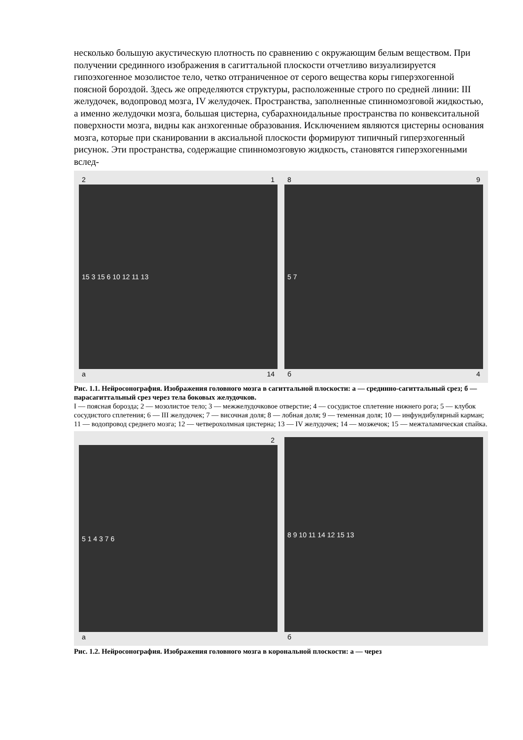несколько большую акустическую плотность по сравнению с окружающим белым веществом. При получении срединного изображения в сагиттальной плоскости отчетливо визуализируется гипоэхогенное мозолистое тело, четко отграниченное от серого вещества коры гиперэхогенной поясной бороздой. Здесь же определяются структуры, расположенные строго по средней линии: III желудочек, водопровод мозга, IV желудочек. Пространства, заполненные спинномозговой жидкостью, а именно желудочки мозга, большая цистерна, субарахноидальные пространства по конвекситальной поверхности мозга, видны как анэхогенные образования. Исключением являются цистерны основания мозга, которые при сканировании в аксиальной плоскости формируют типичный гиперэхогенный рисунок. Эти пространства, содержащие спинномозговую жидкость, становятся гиперэхогенными вслед-
2 1
15 3 15 6 10 12 11 13
а 14
8 9
5 7
б 4
Рис. 1.1. Нейросонография. Изображения головного мозга в сагиттальной плоскости: а — срединно-сагиттальный срез; б — парасагиттальный срез через тела боковых желудочков.
I — поясная борозда; 2 — мозолистое тело; 3 — межжелудочковое отверстие; 4 — сосудистое сплетение нижнего рога; 5 — клубок сосудистого сплетения; 6 — III желудочек; 7 — височная доля; 8 — лобная доля; 9 — теменная доля; 10 — инфундибулярный карман; 11 — водопровод среднего мозга; 12 — четверохолмная цистерна; 13 — IV желудочек; 14 — мозжечок; 15 — межталамическая спайка.
2
5 1 4 3 7 6
а
8 9 10 11 14 12 15 13
б
Рис. 1.2. Нейросонография. Изображения головного мозга в корональной плоскости: а — через